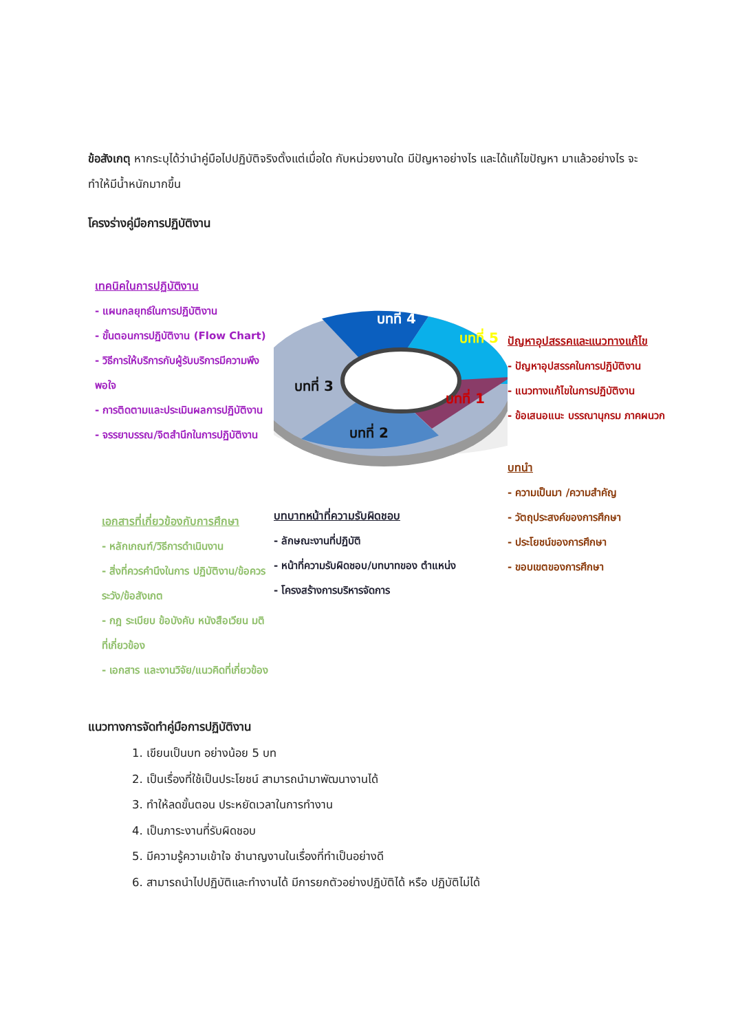ข้อสังเกตุ หากระบุได้ว่านำคู่มือไปปฏิบัติจริงตั้งแต่เมื่อใด กับหน่วยงานใด มีปัญหาอย่างไร และได้แก้ไขปัญหา มาแล้วอย่างไร จะทำให้มีน้ำหนักมากขึ้น
โครงร่างคู่มือการปฏิบัติงาน
เทคนิคในการปฏิบัติงาน
- แผนกลยุทธ์ในการปฏิบัติงาน
- ขั้นตอนการปฏิบัติงาน (Flow Chart)
- วิธีการให้บริการกับผู้รับบริการมีความพึงพอใจ
- การติดตามและประเมินผลการปฏิบัติงาน
- จรรยาบรรณ/จิตสำนึกในการปฏิบัติงาน
เอกสารที่เกี่ยวข้องกับการศึกษา
- หลักเกณฑ์/วิธีการดำเนินงาน
- สิ่งที่ควรคำนึงในการ ปฏิบัติงาน/ข้อควรระวัง/ข้อสังเกต
- กฎ ระเบียบ ข้อบังคับ หนังสือเวียน มติ ที่เกี่ยวข้อง
- เอกสาร และงานวิจัย/แนวคิดที่เกี่ยวข้อง
บทที่ 4
บทที่ 5
บทที่ 3
บทที่ 1
บทที่ 2
บทบาทหน้าที่ความรับผิดชอบ
- ลักษณะงานที่ปฏิบัติ
- หน้าที่ความรับผิดชอบ/บทบาทของ ตำแหน่ง
- โครงสร้างการบริหารจัดการ
ปัญหาอุปสรรคและแนวทางแก้ไข
- ปัญหาอุปสรรคในการปฏิบัติงาน
- แนวทางแก้ไขในการปฏิบัติงาน
- ข้อเสนอแนะ บรรณานุกรม ภาคผนวก
บทนำ
- ความเป็นมา /ความสำคัญ
- วัตถุประสงค์ของการศึกษา
- ประโยชน์ของการศึกษา
- ขอบเขตของการศึกษา
แนวทางการจัดทำคู่มือการปฏิบัติงาน
1. เขียนเป็นบท อย่างน้อย 5 บท
2. เป็นเรื่องที่ใช้เป็นประโยชน์ สามารถนำมาพัฒนางานได้
3. ทำให้ลดขั้นตอน ประหยัดเวลาในการทำงาน
4. เป็นภาระงานที่รับผิดชอบ
5. มีความรู้ความเข้าใจ ชำนาญงานในเรื่องที่ทำเป็นอย่างดี
6. สามารถนำไปปฏิบัติและทำงานได้ มีการยกตัวอย่างปฏิบัติได้ หรือ ปฏิบัติไม่ได้